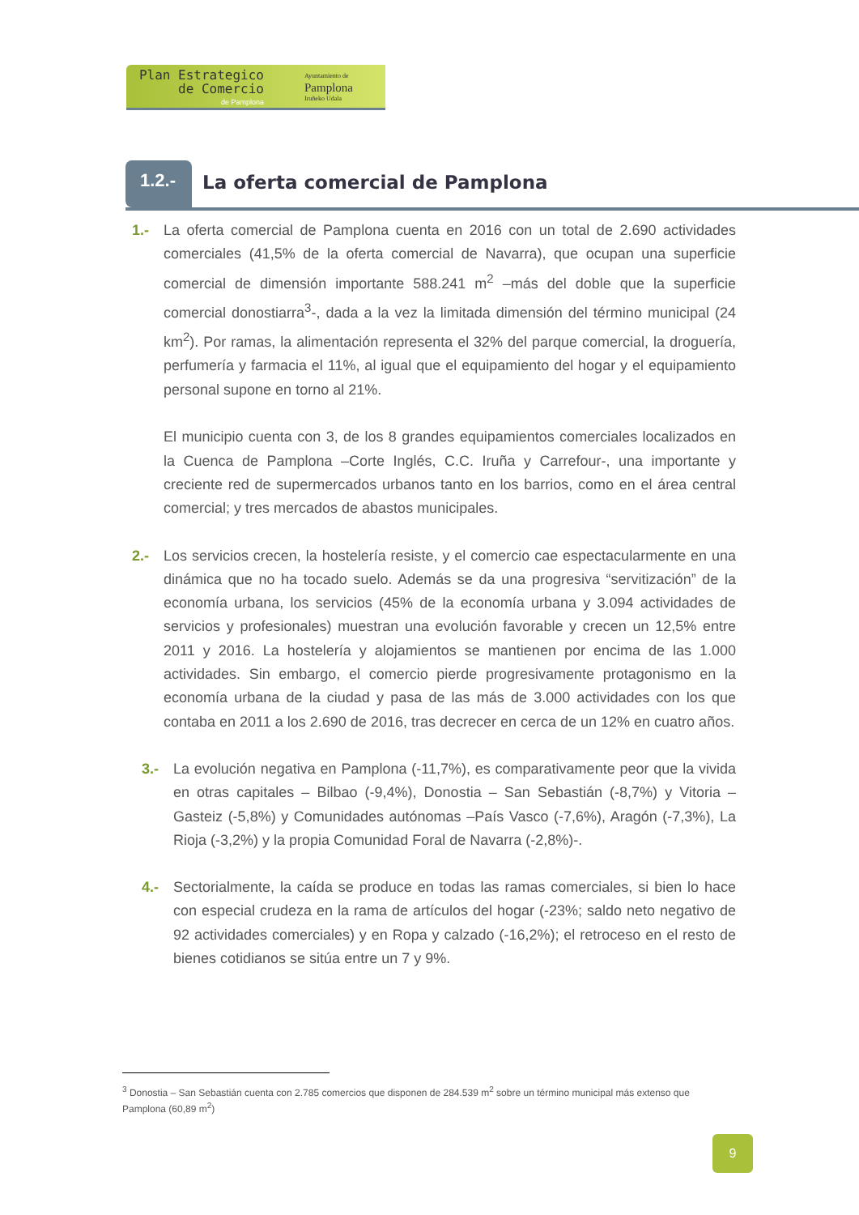Plan Estrategico
de Comercio
de Pamplona
Ayuntamiento de
Pamplona
Iruñeko Udala
1.2.-
La oferta comercial de Pamplona
1.- La oferta comercial de Pamplona cuenta en 2016 con un total de 2.690 actividades comerciales (41,5% de la oferta comercial de Navarra), que ocupan una superficie comercial de dimensión importante 588.241 m<sup>2</sup> –más del doble que la superficie comercial donostiarra<sup>3</sup>-, dada a la vez la limitada dimensión del término municipal (24 km<sup>2</sup>). Por ramas, la alimentación representa el 32% del parque comercial, la droguería, perfumería y farmacia el 11%, al igual que el equipamiento del hogar y el equipamiento personal supone en torno al 21%.
El municipio cuenta con 3, de los 8 grandes equipamientos comerciales localizados en la Cuenca de Pamplona –Corte Inglés, C.C. Iruña y Carrefour-, una importante y creciente red de supermercados urbanos tanto en los barrios, como en el área central comercial; y tres mercados de abastos municipales.
2.- Los servicios crecen, la hostelería resiste, y el comercio cae espectacularmente en una dinámica que no ha tocado suelo. Además se da una progresiva “servitización” de la economía urbana, los servicios (45% de la economía urbana y 3.094 actividades de servicios y profesionales) muestran una evolución favorable y crecen un 12,5% entre 2011 y 2016. La hostelería y alojamientos se mantienen por encima de las 1.000 actividades. Sin embargo, el comercio pierde progresivamente protagonismo en la economía urbana de la ciudad y pasa de las más de 3.000 actividades con los que contaba en 2011 a los 2.690 de 2016, tras decrecer en cerca de un 12% en cuatro años.
3.- La evolución negativa en Pamplona (-11,7%), es comparativamente peor que la vivida en otras capitales – Bilbao (-9,4%), Donostia – San Sebastián (-8,7%) y Vitoria – Gasteiz (-5,8%) y Comunidades autónomas –País Vasco (-7,6%), Aragón (-7,3%), La Rioja (-3,2%) y la propia Comunidad Foral de Navarra (-2,8%)-.
4.- Sectorialmente, la caída se produce en todas las ramas comerciales, si bien lo hace con especial crudeza en la rama de artículos del hogar (-23%; saldo neto negativo de 92 actividades comerciales) y en Ropa y calzado (-16,2%); el retroceso en el resto de bienes cotidianos se sitúa entre un 7 y 9%.
<sup>3</sup> Donostia – San Sebastián cuenta con 2.785 comercios que disponen de 284.539 m<sup>2</sup> sobre un término municipal más extenso que Pamplona (60,89 m<sup>2</sup>)
9